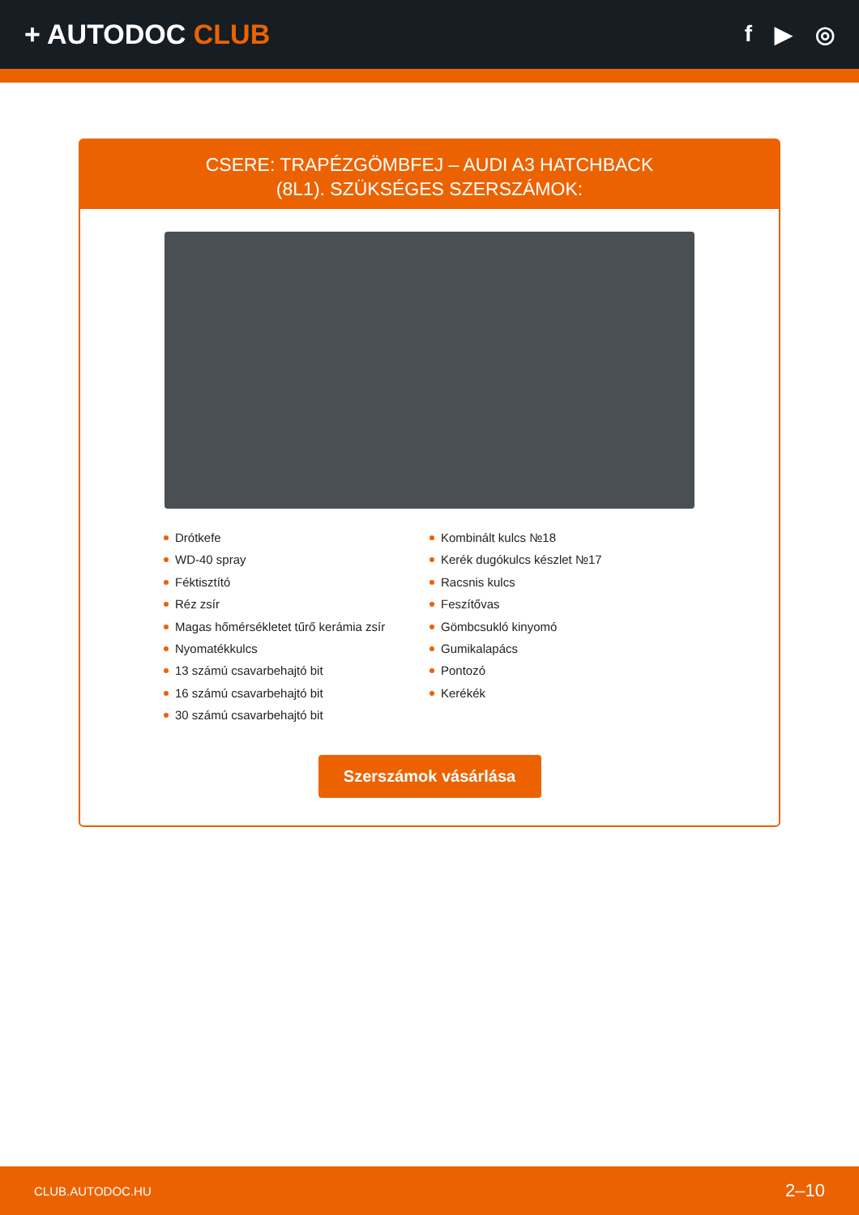+ AUTODOC CLUB
f ▶ ◎
CSERE: TRAPÉZGÖMBFEJ – AUDI A3 HATCHBACK
(8L1). SZÜKSÉGES SZERSZÁMOK:
Drótkefe
WD-40 spray
Féktisztító
Réz zsír
Magas hőmérsékletet tűrő kerámia zsír
Nyomatékkulcs
13 számú csavarbehajtó bit
16 számú csavarbehajtó bit
30 számú csavarbehajtó bit
Kombinált kulcs №18
Kerék dugókulcs készlet №17
Racsnis kulcs
Feszítővas
Gömbcsukló kinyomó
Gumikalapács
Pontozó
Kerékék
Szerszámok vásárlása
CLUB.AUTODOC.HU 2–10